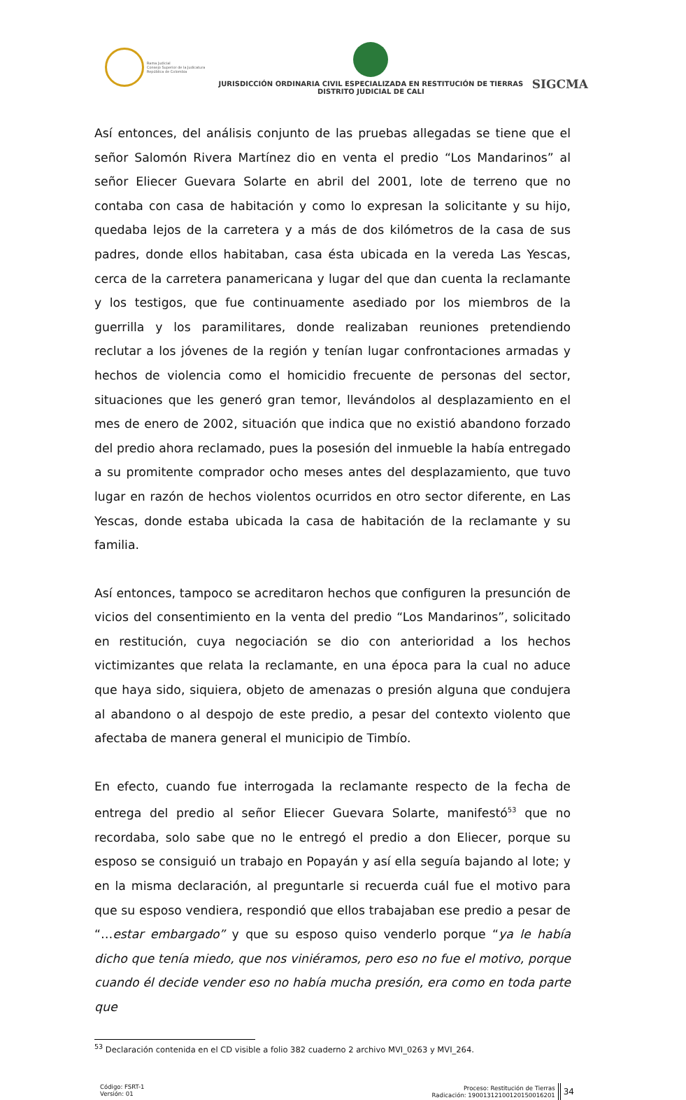Rama Judicial
Consejo Superior de la Judicatura
República de Colombia
JURISDICCIÓN ORDINARIA CIVIL ESPECIALIZADA EN RESTITUCIÓN DE TIERRAS
DISTRITO JUDICIAL DE CALI
SIGCMA
Así entonces, del análisis conjunto de las pruebas allegadas se tiene que el señor Salomón Rivera Martínez dio en venta el predio “Los Mandarinos” al señor Eliecer Guevara Solarte en abril del 2001, lote de terreno que no contaba con casa de habitación y como lo expresan la solicitante y su hijo, quedaba lejos de la carretera y a más de dos kilómetros de la casa de sus padres, donde ellos habitaban, casa ésta ubicada en la vereda Las Yescas, cerca de la carretera panamericana y lugar del que dan cuenta la reclamante y los testigos, que fue continuamente asediado por los miembros de la guerrilla y los paramilitares, donde realizaban reuniones pretendiendo reclutar a los jóvenes de la región y tenían lugar confrontaciones armadas y hechos de violencia como el homicidio frecuente de personas del sector, situaciones que les generó gran temor, llevándolos al desplazamiento en el mes de enero de 2002, situación que indica que no existió abandono forzado del predio ahora reclamado, pues la posesión del inmueble la había entregado a su promitente comprador ocho meses antes del desplazamiento, que tuvo lugar en razón de hechos violentos ocurridos en otro sector diferente, en Las Yescas, donde estaba ubicada la casa de habitación de la reclamante y su familia.
Así entonces, tampoco se acreditaron hechos que configuren la presunción de vicios del consentimiento en la venta del predio “Los Mandarinos”, solicitado en restitución, cuya negociación se dio con anterioridad a los hechos victimizantes que relata la reclamante, en una época para la cual no aduce que haya sido, siquiera, objeto de amenazas o presión alguna que condujera al abandono o al despojo de este predio, a pesar del contexto violento que afectaba de manera general el municipio de Timbío.
En efecto, cuando fue interrogada la reclamante respecto de la fecha de entrega del predio al señor Eliecer Guevara Solarte, manifestó<sup>53</sup> que no recordaba, solo sabe que no le entregó el predio a don Eliecer, porque su esposo se consiguió un trabajo en Popayán y así ella seguía bajando al lote; y en la misma declaración, al preguntarle si recuerda cuál fue el motivo para que su esposo vendiera, respondió que ellos trabajaban ese predio a pesar de “…estar embargado” y que su esposo quiso venderlo porque “ya le había dicho que tenía miedo, que nos viniéramos, pero eso no fue el motivo, porque cuando él decide vender eso no había mucha presión, era como en toda parte que
<sup>53</sup> Declaración contenida en el CD visible a folio 382 cuaderno 2 archivo MVI_0263 y MVI_264.
Código: FSRT-1
Versión: 01
Proceso: Restitución de Tierras
Radicación: 19001312100120150016201
34